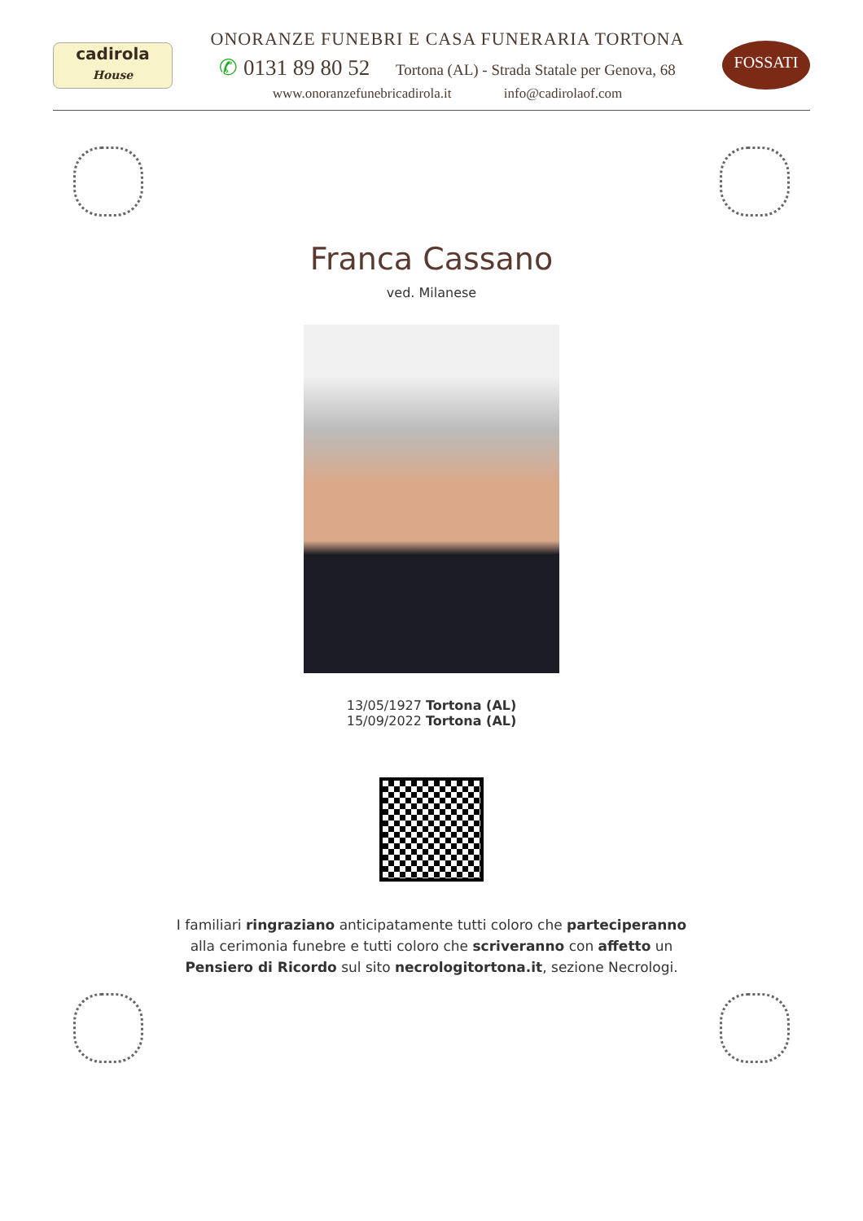cadirola
House
ONORANZE FUNEBRI E CASA FUNERARIA TORTONA
✆ 0131 89 80 52 Tortona (AL) - Strada Statale per Genova, 68
www.onoranzefunebricadirola.it info@cadirolaof.com
FOSSATI
Franca Cassano
ved. Milanese
13/05/1927 Tortona (AL)
15/09/2022 Tortona (AL)
I familiari ringraziano anticipatamente tutti coloro che parteciperanno alla cerimonia funebre e tutti coloro che scriveranno con affetto un Pensiero di Ricordo sul sito necrologitortona.it, sezione Necrologi.